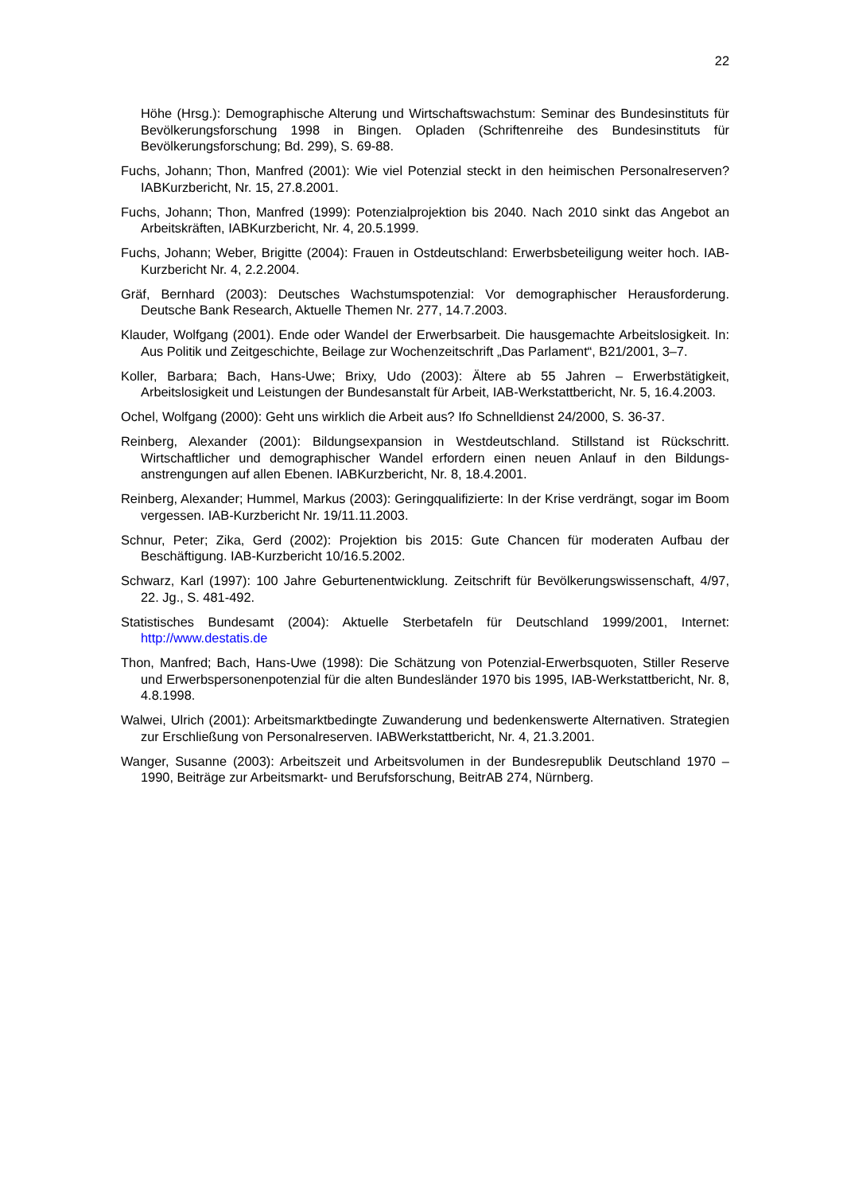22
Höhe (Hrsg.): Demographische Alterung und Wirtschaftswachstum: Seminar des Bundesinsti­tuts für Bevölkerungsforschung 1998 in Bingen. Opladen (Schriftenreihe des Bundesinstituts für Bevölkerungsforschung; Bd. 299), S. 69-88.
Fuchs, Johann; Thon, Manfred (2001): Wie viel Potenzial steckt in den heimischen Personalre­serven? IABKurzbericht, Nr. 15, 27.8.2001.
Fuchs, Johann; Thon, Manfred (1999): Potenzialprojektion bis 2040. Nach 2010 sinkt das Ange­bot an Arbeitskräften, IABKurzbericht, Nr. 4, 20.5.1999.
Fuchs, Johann; Weber, Brigitte (2004): Frauen in Ostdeutschland: Erwerbsbeteiligung weiter hoch. IAB-Kurzbericht Nr. 4, 2.2.2004.
Gräf, Bernhard (2003): Deutsches Wachstumspotenzial: Vor demographischer Herausforderung. Deutsche Bank Research, Aktuelle Themen Nr. 277, 14.7.2003.
Klauder, Wolfgang (2001). Ende oder Wandel der Erwerbsarbeit. Die hausgemachte Arbeitslo­sigkeit. In: Aus Politik und Zeitgeschichte, Beilage zur Wochenzeitschrift „Das Parlament“, B21/2001, 3–7.
Koller, Barbara; Bach, Hans-Uwe; Brixy, Udo (2003): Ältere ab 55 Jahren – Erwerbstätigkeit, Arbeitslosigkeit und Leistungen der Bundesanstalt für Arbeit, IAB-Werkstattbericht, Nr. 5, 16.4.2003.
Ochel, Wolfgang (2000): Geht uns wirklich die Arbeit aus? Ifo Schnelldienst 24/2000, S. 36-37.
Reinberg, Alexander (2001): Bildungsexpansion in Westdeutschland. Stillstand ist Rückschritt. Wirtschaftlicher und demographischer Wandel erfordern einen neuen Anlauf in den Bildungs­anstrengungen auf allen Ebenen. IABKurzbericht, Nr. 8, 18.4.2001.
Reinberg, Alexander; Hummel, Markus (2003): Geringqualifizierte: In der Krise verdrängt, sogar im Boom vergessen. IAB-Kurzbericht Nr. 19/11.11.2003.
Schnur, Peter; Zika, Gerd (2002): Projektion bis 2015: Gute Chancen für moderaten Aufbau der Beschäftigung. IAB-Kurzbericht 10/16.5.2002.
Schwarz, Karl (1997): 100 Jahre Geburtenentwicklung. Zeitschrift für Bevölkerungswissenschaft, 4/97, 22. Jg., S. 481-492.
Statistisches Bundesamt (2004): Aktuelle Sterbetafeln für Deutschland 1999/2001, Internet: http://www.destatis.de
Thon, Manfred; Bach, Hans-Uwe (1998): Die Schätzung von Potenzial-Erwerbsquoten, Stiller Reserve und Erwerbspersonenpotenzial für die alten Bundesländer 1970 bis 1995, IAB-Werkstattbericht, Nr. 8, 4.8.1998.
Walwei, Ulrich (2001): Arbeitsmarktbedingte Zuwanderung und bedenkenswerte Alternativen. Strategien zur Erschließung von Personalreserven. IABWerkstattbericht, Nr. 4, 21.3.2001.
Wanger, Susanne (2003): Arbeitszeit und Arbeitsvolumen in der Bundesrepublik Deutschland 1970 – 1990, Beiträge zur Arbeitsmarkt- und Berufsforschung, BeitrAB 274, Nürnberg.